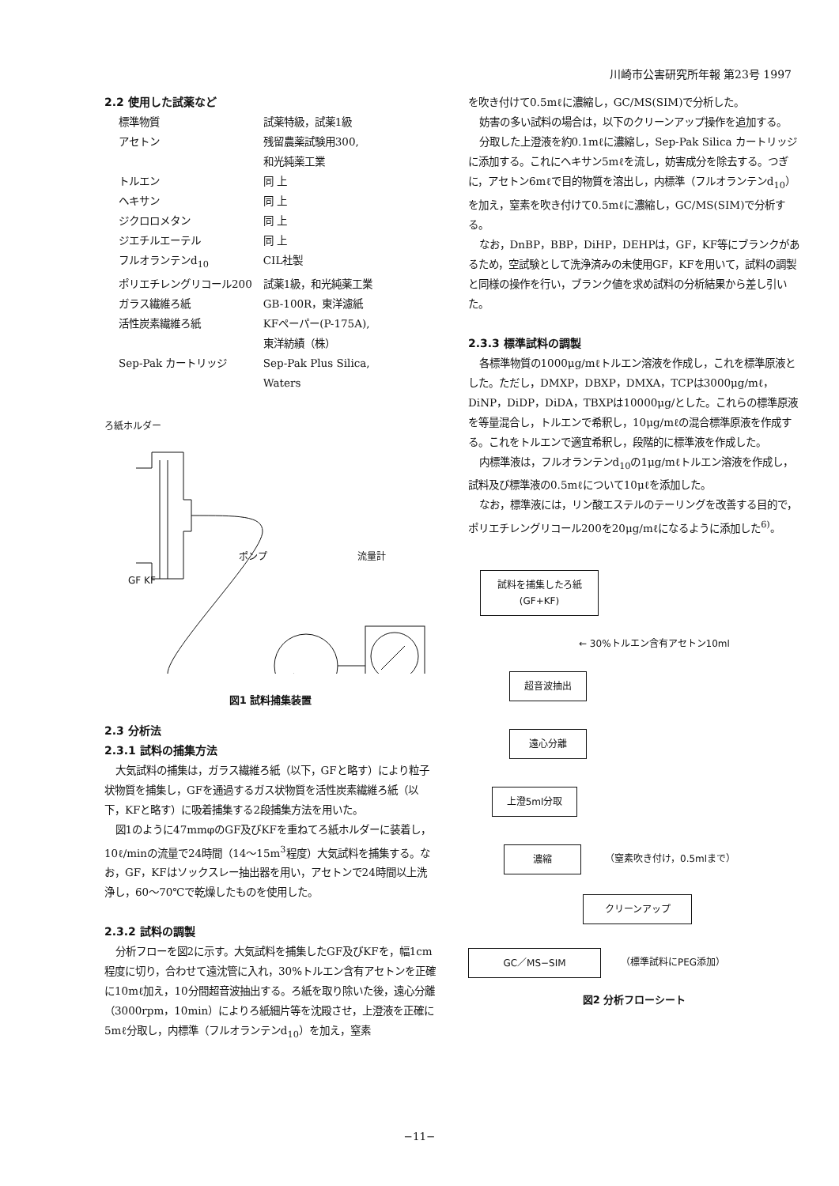川崎市公害研究所年報 第23号 1997
2.2 使用した試薬など
| 標準物質 | 試薬特級，試薬1級 |
| アセトン | 残留農薬試験用300, 和光純薬工業 |
| トルエン | 同 上 |
| ヘキサン | 同 上 |
| ジクロロメタン | 同 上 |
| ジエチルエーテル | 同 上 |
| フルオランテンd<sub>10</sub> | CIL社製 |
| ポリエチレングリコール200 | 試薬1級，和光純薬工業 |
| ガラス繊維ろ紙 | GB-100R，東洋濾紙 |
| 活性炭素繊維ろ紙 | KFペーパー(P-175A), 東洋紡績（株） |
| Sep-Pak カートリッジ | Sep-Pak Plus Silica, Waters |
ろ紙ホルダー
ポンプ 流量計
GF KF
図1 試料捕集装置
2.3 分析法
2.3.1 試料の捕集方法
大気試料の捕集は，ガラス繊維ろ紙（以下，GFと略す）により粒子状物質を捕集し，GFを通過するガス状物質を活性炭素繊維ろ紙（以下，KFと略す）に吸着捕集する2段捕集方法を用いた。
図1のように47mmφのGF及びKFを重ねてろ紙ホルダーに装着し，10ℓ/minの流量で24時間（14～15m<sup>3</sup>程度）大気試料を捕集する。なお，GF，KFはソックスレー抽出器を用い，アセトンで24時間以上洗浄し，60～70℃で乾燥したものを使用した。
2.3.2 試料の調製
分析フローを図2に示す。大気試料を捕集したGF及びKFを，幅1cm程度に切り，合わせて遠沈管に入れ，30%トルエン含有アセトンを正確に10mℓ加え，10分間超音波抽出する。ろ紙を取り除いた後，遠心分離（3000rpm，10min）によりろ紙細片等を沈殿させ，上澄液を正確に5mℓ分取し，内標準（フルオランテンd<sub>10</sub>）を加え，窒素
を吹き付けて0.5mℓに濃縮し，GC/MS(SIM)で分析した。
妨害の多い試料の場合は，以下のクリーンアップ操作を追加する。
分取した上澄液を約0.1mℓに濃縮し，Sep-Pak Silica カートリッジに添加する。これにヘキサン5mℓを流し，妨害成分を除去する。つぎに，アセトン6mℓで目的物質を溶出し，内標準（フルオランテンd<sub>10</sub>）を加え，窒素を吹き付けて0.5mℓに濃縮し，GC/MS(SIM)で分析する。
なお，DnBP，BBP，DiHP，DEHPは，GF，KF等にブランクがあるため，空試験として洗浄済みの未使用GF，KFを用いて，試料の調製と同様の操作を行い，ブランク値を求め試料の分析結果から差し引いた。
2.3.3 標準試料の調製
各標準物質の1000μg/mℓトルエン溶液を作成し，これを標準原液とした。ただし，DMXP，DBXP，DMXA，TCPは3000μg/mℓ，DiNP，DiDP，DiDA，TBXPは10000μg/とした。これらの標準原液を等量混合し，トルエンで希釈し，10μg/mℓの混合標準原液を作成する。これをトルエンで適宜希釈し，段階的に標準液を作成した。
内標準液は，フルオランテンd<sub>10</sub>の1μg/mℓトルエン溶液を作成し，試料及び標準液の0.5mℓについて10μℓを添加した。
なお，標準液には，リン酸エステルのテーリングを改善する目的で，ポリエチレングリコール200を20μg/mℓになるように添加した<sup>6)</sup>。
試料を捕集したろ紙
(GF+KF)
← 30%トルエン含有アセトン10ml
超音波抽出
遠心分離
上澄5ml分取
濃縮 （窒素吹き付け，0.5mlまで）
クリーンアップ
GC／MS−SIM （標準試料にPEG添加）
図2 分析フローシート
−11−